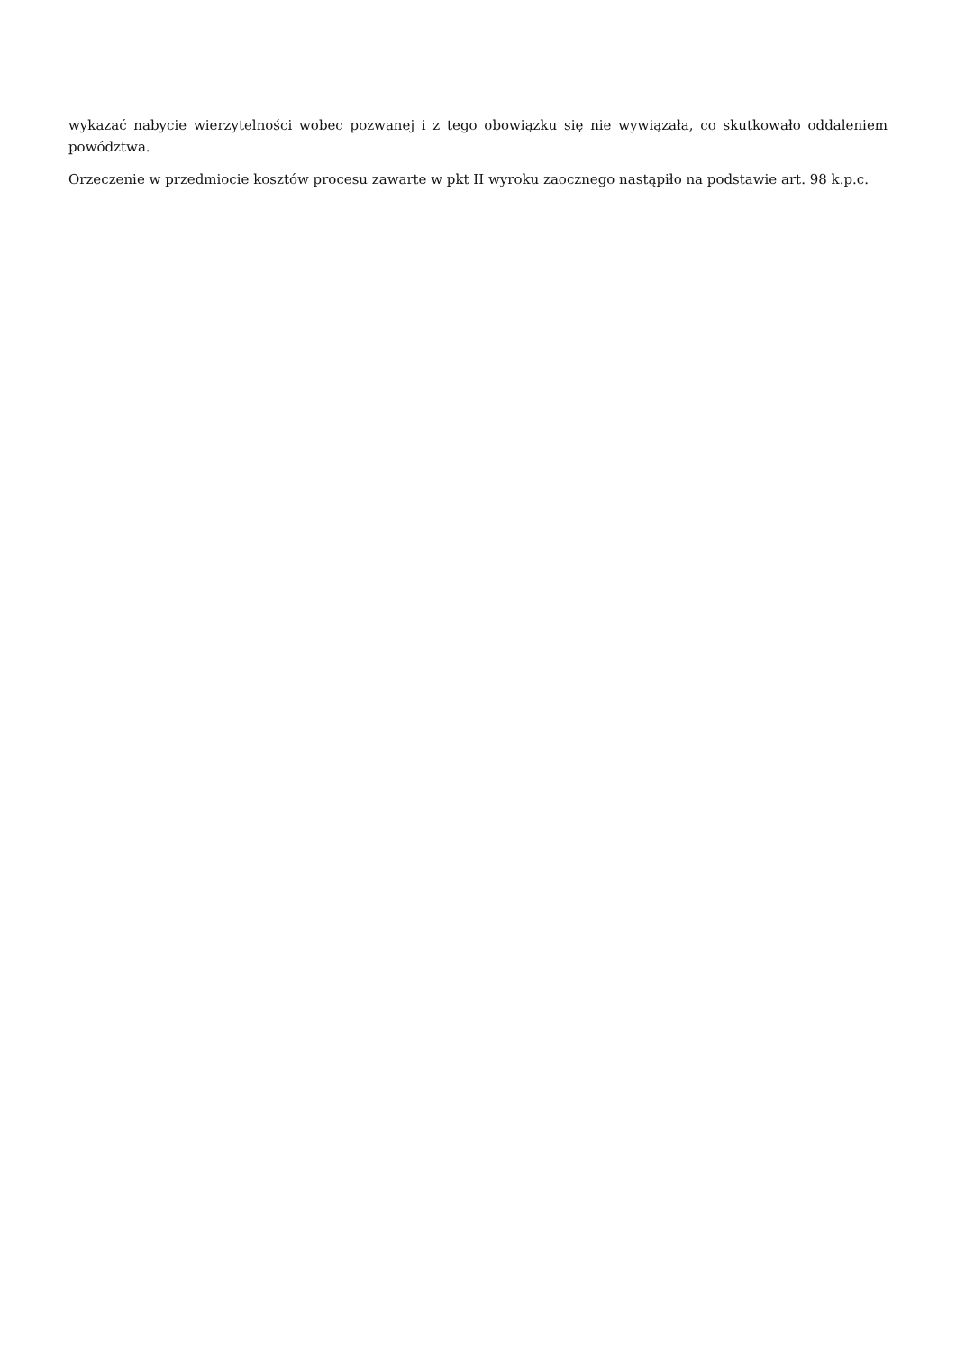wykazać nabycie wierzytelności wobec pozwanej i z tego obowiązku się nie wywiązała, co skutkowało oddaleniem powództwa.
Orzeczenie w przedmiocie kosztów procesu zawarte w pkt II wyroku zaocznego nastąpiło na podstawie art. 98 k.p.c.